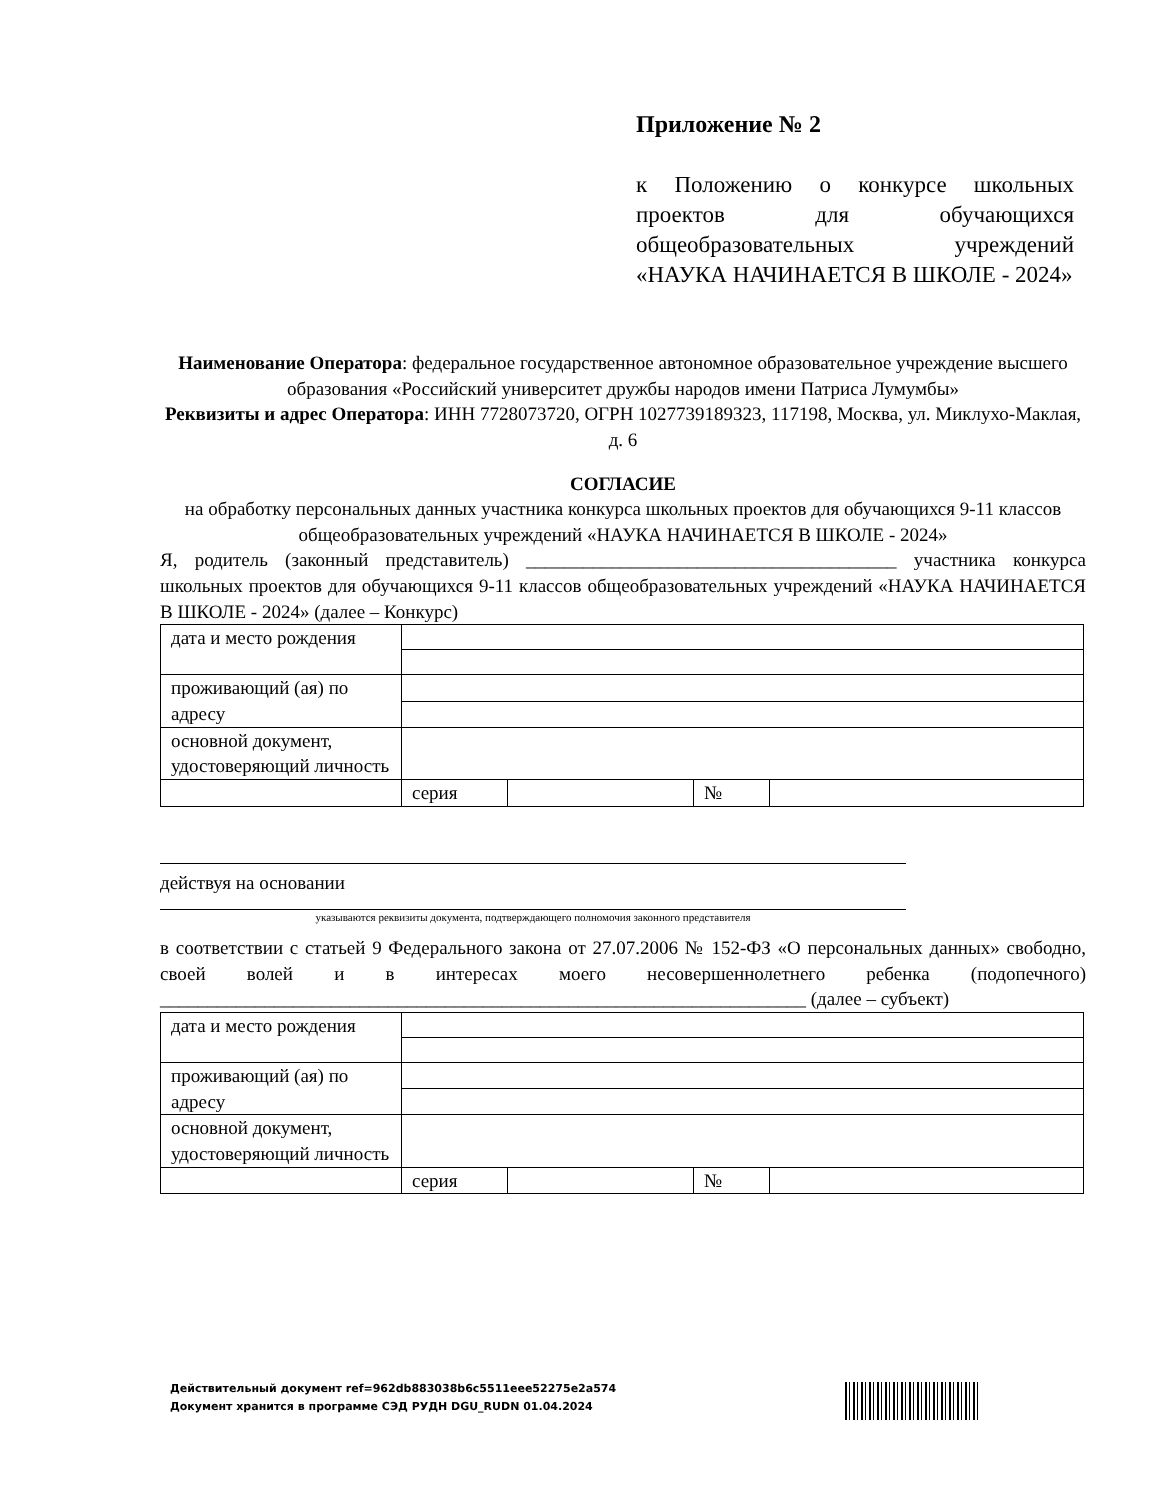Приложение № 2
к Положению о конкурсе школьных проектов для обучающихся общеобразовательных учреждений «НАУКА НАЧИНАЕТСЯ В ШКОЛЕ - 2024»
Наименование Оператора: федеральное государственное автономное образовательное учреждение высшего образования «Российский университет дружбы народов имени Патриса Лумумбы»
Реквизиты и адрес Оператора: ИНН 7728073720, ОГРН 1027739189323, 117198, Москва, ул. Миклухо-Маклая, д. 6
СОГЛАСИЕ
на обработку персональных данных участника конкурса школьных проектов для обучающихся 9-11 классов общеобразовательных учреждений «НАУКА НАЧИНАЕТСЯ В ШКОЛЕ - 2024»
Я, родитель (законный представитель) _______________________________________ участника конкурса школьных проектов для обучающихся 9-11 классов общеобразовательных учреждений «НАУКА НАЧИНАЕТСЯ В ШКОЛЕ - 2024» (далее – Конкурс)
| дата и место рождения | | | | |
| проживающий (ая) по адресу | | | | |
| основной документ, удостоверяющий личность | | | | |
| | серия | | № | |
действуя на основании
указываются реквизиты документа, подтверждающего полномочия законного представителя
в соответствии с статьей 9 Федерального закона от 27.07.2006 № 152-ФЗ «О персональных данных» свободно, своей волей и в интересах моего несовершеннолетнего ребенка (подопечного) ____________________________________________________________________ (далее – субъект)
| дата и место рождения | | | | |
| проживающий (ая) по адресу | | | | |
| основной документ, удостоверяющий личность | | | | |
| | серия | | № | |
Действительный документ ref=962db883038b6c5511eee52275e2a574
Документ хранится в программе СЭД РУДН DGU_RUDN 01.04.2024